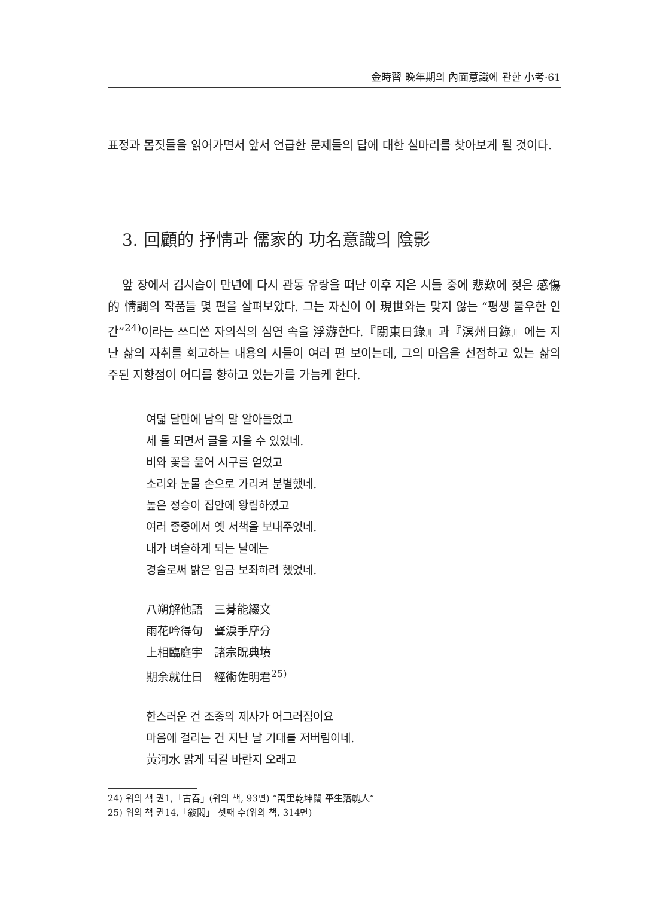金時習 晩年期의 內面意識에 관한 小考·61
표정과 몸짓들을 읽어가면서 앞서 언급한 문제들의 답에 대한 실마리를 찾아보게 될 것이다.
3. 回顧的 抒情과 儒家的 功名意識의 陰影
앞 장에서 김시습이 만년에 다시 관동 유랑을 떠난 이후 지은 시들 중에 悲歎에 젖은 感傷的 情調의 작품들 몇 편을 살펴보았다. 그는 자신이 이 現世와는 맞지 않는 “평생 불우한 인간”<sup>24)</sup>이라는 쓰디쓴 자의식의 심연 속을 浮游한다.『關東日錄』과『溟州日錄』에는 지난 삶의 자취를 회고하는 내용의 시들이 여러 편 보이는데, 그의 마음을 선점하고 있는 삶의 주된 지향점이 어디를 향하고 있는가를 가늠케 한다.
여덟 달만에 남의 말 알아들었고
세 돌 되면서 글을 지을 수 있었네.
비와 꽃을 읊어 시구를 얻었고
소리와 눈물 손으로 가리켜 분별했네.
높은 정승이 집안에 왕림하였고
여러 종중에서 옛 서책을 보내주었네.
내가 벼슬하게 되는 날에는
경술로써 밝은 임금 보좌하려 했었네.
八朔解他語　三朞能綴文
雨花吟得句　聲淚手摩分
上相臨庭宇　諸宗貺典墳
期余就仕日　經術佐明君<sup>25)</sup>
한스러운 건 조종의 제사가 어그러짐이요
마음에 걸리는 건 지난 날 기대를 저버림이네.
黃河水 맑게 되길 바란지 오래고
24) 위의 책 권1,「古吞」(위의 책, 93면) “萬里乾坤闊 平生落魄人”
25) 위의 책 권14,「敍悶」 셋째 수(위의 책, 314면)